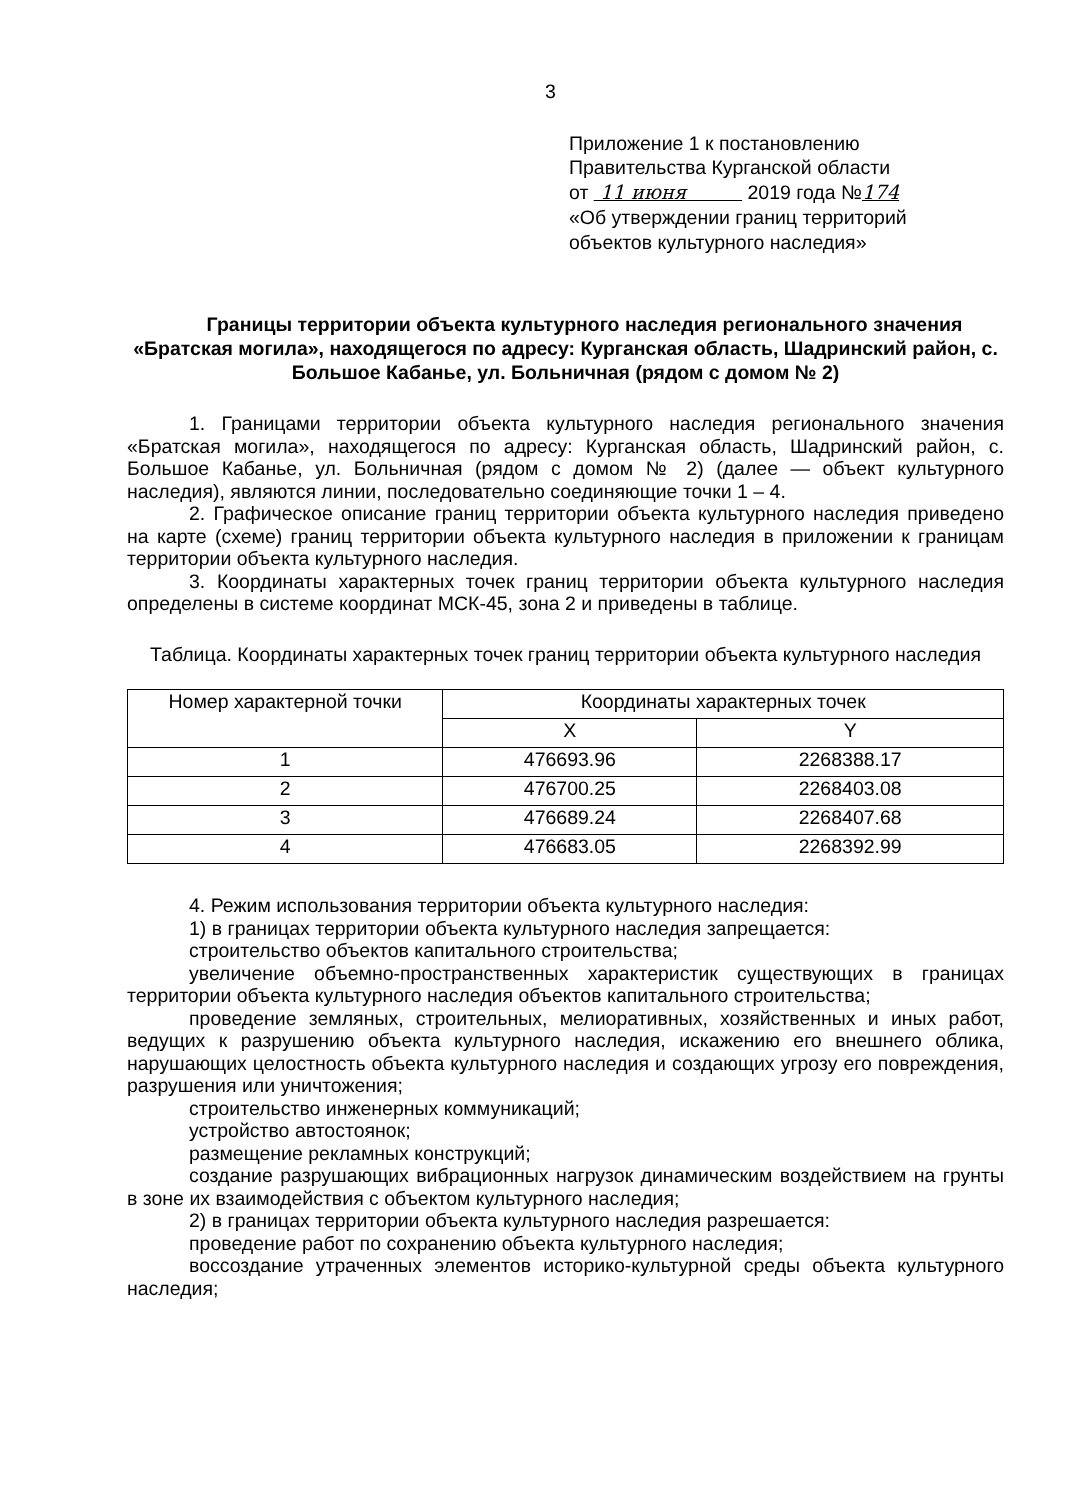3
Приложение 1 к постановлению
Правительства Курганской области
от 11 июня 2019 года №174
«Об утверждении границ территорий
объектов культурного наследия»
Границы территории объекта культурного наследия регионального значения «Братская могила», находящегося по адресу: Курганская область, Шадринский район, с. Большое Кабанье, ул. Больничная (рядом с домом № 2)
1. Границами территории объекта культурного наследия регионального значения «Братская могила», находящегося по адресу: Курганская область, Шадринский район, с. Большое Кабанье, ул. Больничная (рядом с домом № 2) (далее — объект культурного наследия), являются линии, последовательно соединяющие точки 1 – 4.
2. Графическое описание границ территории объекта культурного наследия приведено на карте (схеме) границ территории объекта культурного наследия в приложении к границам территории объекта культурного наследия.
3. Координаты характерных точек границ территории объекта культурного наследия определены в системе координат МСК-45, зона 2 и приведены в таблице.
Таблица. Координаты характерных точек границ территории объекта культурного наследия
| Номер характерной точки | Координаты характерных точек | |
| --- | --- | --- |
| | X | Y |
| 1 | 476693.96 | 2268388.17 |
| 2 | 476700.25 | 2268403.08 |
| 3 | 476689.24 | 2268407.68 |
| 4 | 476683.05 | 2268392.99 |
4. Режим использования территории объекта культурного наследия:
1) в границах территории объекта культурного наследия запрещается:
строительство объектов капитального строительства;
увеличение объемно-пространственных характеристик существующих в границах территории объекта культурного наследия объектов капитального строительства;
проведение земляных, строительных, мелиоративных, хозяйственных и иных работ, ведущих к разрушению объекта культурного наследия, искажению его внешнего облика, нарушающих целостность объекта культурного наследия и создающих угрозу его повреждения, разрушения или уничтожения;
строительство инженерных коммуникаций;
устройство автостоянок;
размещение рекламных конструкций;
создание разрушающих вибрационных нагрузок динамическим воздействием на грунты в зоне их взаимодействия с объектом культурного наследия;
2) в границах территории объекта культурного наследия разрешается:
проведение работ по сохранению объекта культурного наследия;
воссоздание утраченных элементов историко-культурной среды объекта культурного наследия;